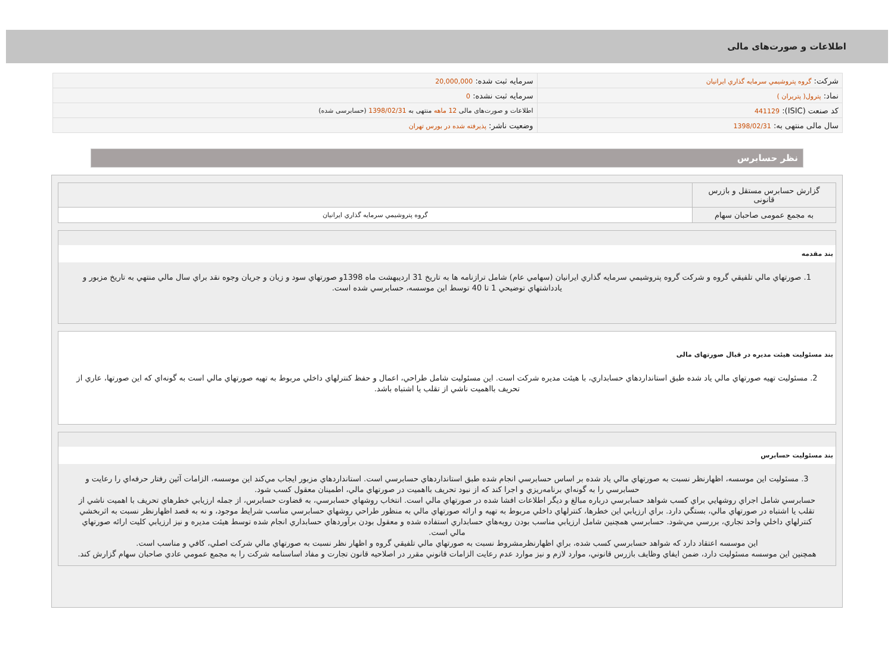اطلاعات و صورت‌های مالی
| شرکت: گروه پتروشيمي سرمايه گذاري ايرانيان | سرمایه ثبت شده: 20,000,000 |
| نماد: پترول( پتریران ) | سرمایه ثبت نشده: 0 |
| کد صنعت (ISIC): 441129 | اطلاعات و صورت‌های مالی 12 ماهه منتهی به 1398/02/31 (حسابرسی شده) |
| سال مالی منتهی به: 1398/02/31 | وضعیت ناشر: پذیرفته شده در بورس تهران |
نظر حسابرس
| گزارش حسابرس مستقل و بازرس قانونی | |
| به مجمع عمومی صاحبان سهام | گروه پتروشيمي سرمايه گذاري ايرانيان |
بند مقدمه
1. صورتهاي مالي تلفيقي گروه و شركت گروه پتروشيمي سرمايه گذاري ايرانيان (سهامي عام) شامل ترازنامه ها به تاريخ 31 ارديبهشت ماه 1398و صورتهاي سود و زيان و جريان وجوه نقد براي سال مالي منتهي به تاريخ مزبور و يادداشتهاي توضيحي 1 تا 40 توسط اين موسسه، حسابرسي شده است.
بند مسئولیت هیئت مدیره در قبال صورتهای مالی
2. مسئوليت تهيه صورتهاي مالي ياد شده طبق استانداردهاي حسابداري، با هيئت مديره شركت است. اين مسئوليت شامل طراحي، اعمال و حفظ كنترلهاي داخلي مربوط به تهيه صورتهاي مالي است به گونه‌اي كه اين صورتها، عاري از تحريف بااهميت ناشي از تقلب يا اشتباه باشد.
بند مسئولیت حسابرس
3. مسئوليت اين موسسه، اظهارنظر نسبت به صورتهاي مالي ياد شده بر اساس حسابرسي انجام شده طبق استانداردهاي حسابرسي است. استانداردهاي مزبور ايجاب مي‌كند اين موسسه، الزامات آئين رفتار حرفه‌اي را رعايت و حسابرسي را به گونه‌اي برنامه‌ريزي و اجرا كند كه از نبود تحريف بااهميت در صورتهاي مالي، اطمينان معقول كسب شود.
حسابرسي شامل اجراي روشهايي براي كسب شواهد حسابرسي درباره مبالغ و ديگر اطلاعات افشا شده در صورتهاي مالي است. انتخاب روشهاي حسابرسي، به قضاوت حسابرس، از جمله ارزيابي خطرهاي تحريف با اهميت ناشي از تقلب يا اشتباه در صورتهاي مالي، بستگي دارد. براي ارزيابي اين خطرها، كنترلهاي داخلي مربوط به تهيه و ارائه صورتهاي مالي به منظور طراحي روشهاي حسابرسي مناسب شرايط موجود، و نه به قصد اظهارنظر نسبت به اثربخشي كنترلهاي داخلي واحد تجاري، بررسي مي‌شود. حسابرسي همچنين شامل ارزيابي مناسب بودن رويه‌هاي حسابداري استفاده شده و معقول بودن برآوردهاي حسابداري انجام شده توسط هيئت مديره و نيز ارزيابي كليت ارائه صورتهاي مالي است.
اين موسسه اعتقاد دارد كه شواهد حسابرسي كسب شده، براي اظهارنظرمشروط نسبت به صورتهاي مالي تلفيقي گروه و اظهار نظر نسبت به صورتهاي مالي شركت اصلي، كافي و مناسب است.
همچنين اين موسسه مسئوليت دارد، ضمن ايفاي وظايف بازرس قانوني، موارد لازم و نيز موارد عدم رعايت الزامات قانوني مقرر در اصلاحيه قانون تجارت و مفاد اساسنامه شركت را به مجمع عمومي عادي صاحبان سهام گزارش كند.